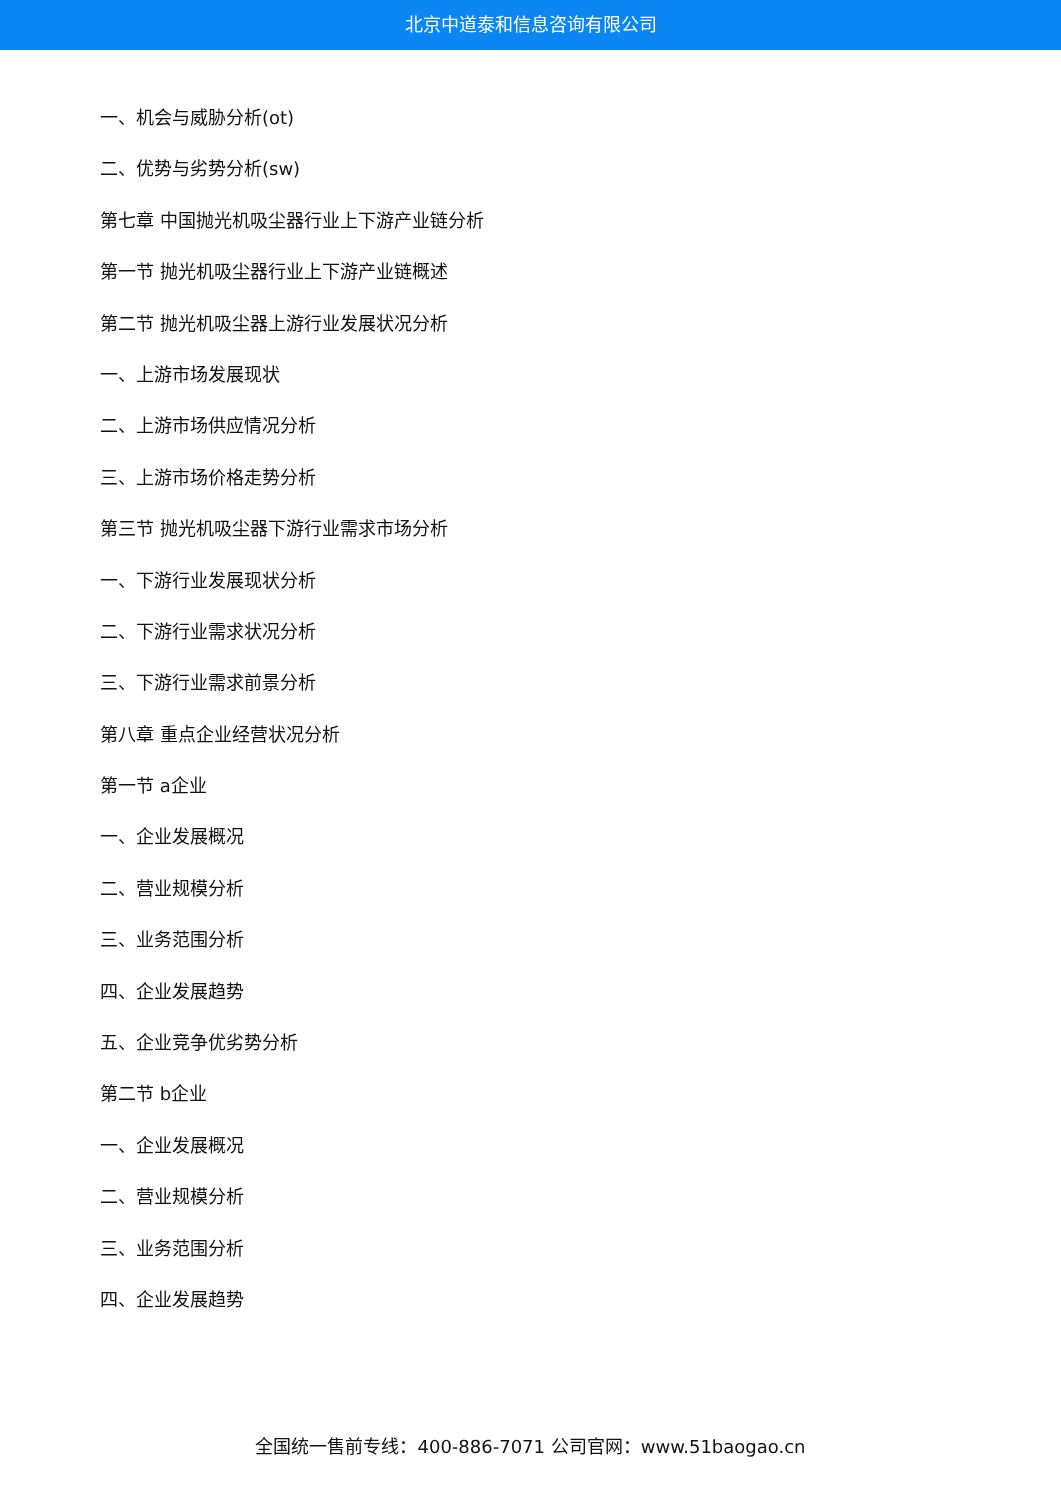北京中道泰和信息咨询有限公司
一、机会与威胁分析(ot)
二、优势与劣势分析(sw)
第七章 中国抛光机吸尘器行业上下游产业链分析
第一节 抛光机吸尘器行业上下游产业链概述
第二节 抛光机吸尘器上游行业发展状况分析
一、上游市场发展现状
二、上游市场供应情况分析
三、上游市场价格走势分析
第三节 抛光机吸尘器下游行业需求市场分析
一、下游行业发展现状分析
二、下游行业需求状况分析
三、下游行业需求前景分析
第八章 重点企业经营状况分析
第一节 a企业
一、企业发展概况
二、营业规模分析
三、业务范围分析
四、企业发展趋势
五、企业竞争优劣势分析
第二节 b企业
一、企业发展概况
二、营业规模分析
三、业务范围分析
四、企业发展趋势
全国统一售前专线：400-886-7071 公司官网：www.51baogao.cn